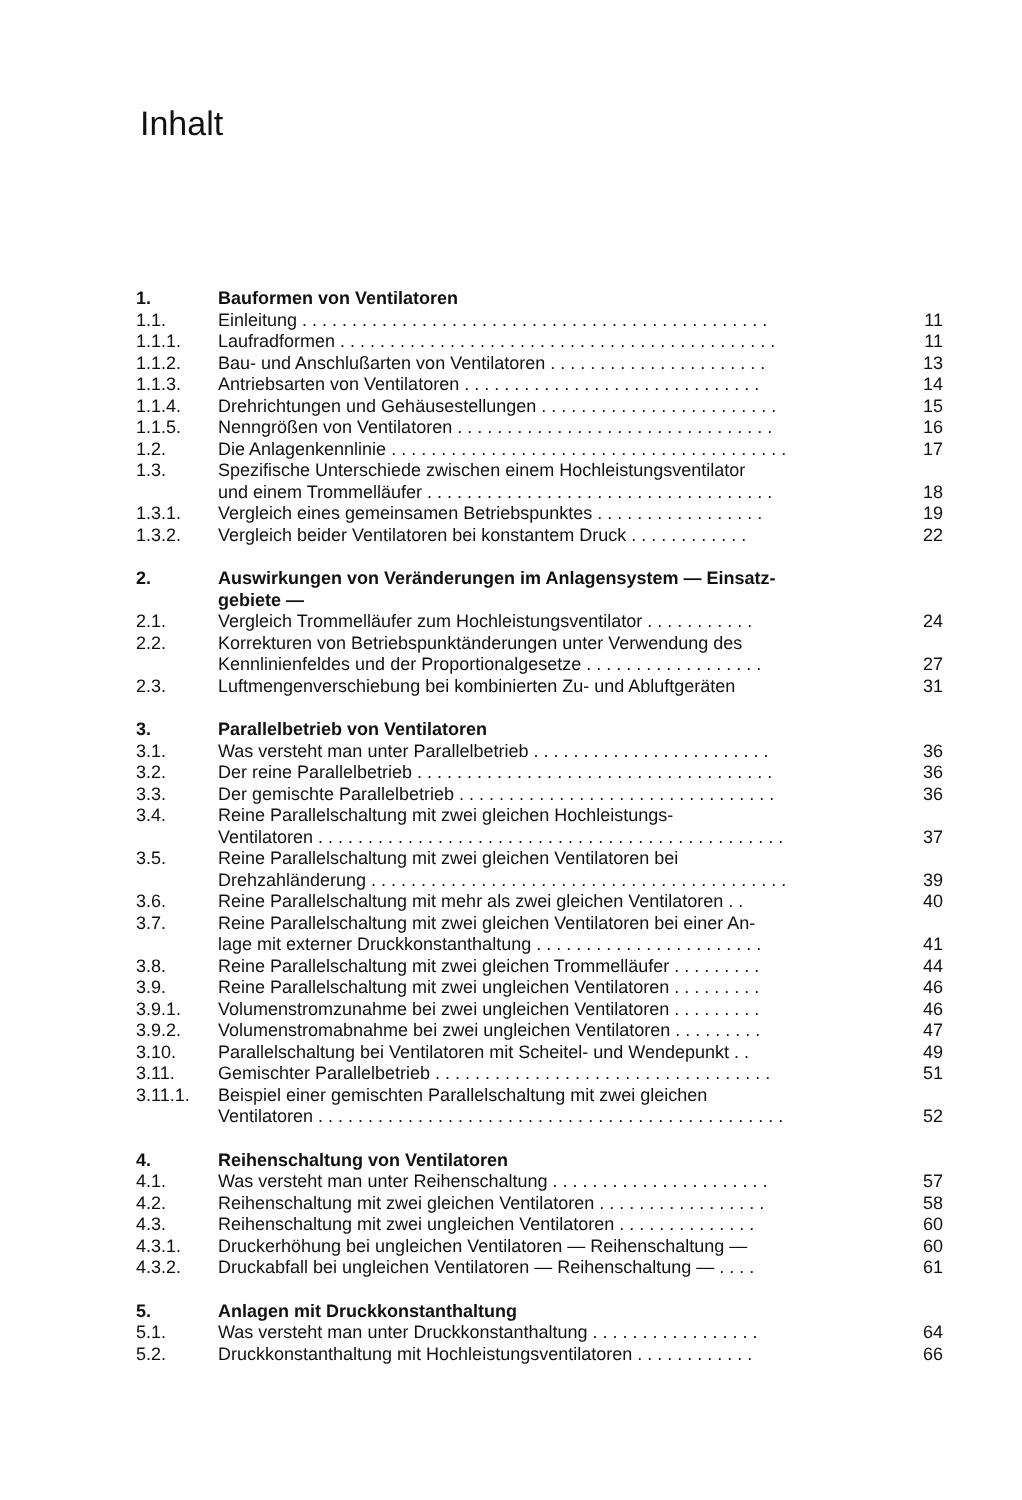Inhalt
| 1. | Bauformen von Ventilatoren | |
| 1.1. | Einleitung . . . . . . . . . . . . . . . . . . . . . . . . . . . . . . . . . . . . . . . . . . . . . . . | 11 |
| 1.1.1. | Laufradformen . . . . . . . . . . . . . . . . . . . . . . . . . . . . . . . . . . . . . . . . . . . . | 11 |
| 1.1.2. | Bau- und Anschlußarten von Ventilatoren . . . . . . . . . . . . . . . . . . . . . . | 13 |
| 1.1.3. | Antriebsarten von Ventilatoren . . . . . . . . . . . . . . . . . . . . . . . . . . . . . . | 14 |
| 1.1.4. | Drehrichtungen und Gehäusestellungen . . . . . . . . . . . . . . . . . . . . . . . . | 15 |
| 1.1.5. | Nenngrößen von Ventilatoren . . . . . . . . . . . . . . . . . . . . . . . . . . . . . . . . | 16 |
| 1.2. | Die Anlagenkennlinie . . . . . . . . . . . . . . . . . . . . . . . . . . . . . . . . . . . . . . . . | 17 |
| 1.3. | Spezifische Unterschiede zwischen einem Hochleistungsventilator und einem Trommelläufer . . . . . . . . . . . . . . . . . . . . . . . . . . . . . . . . . . . | 18 |
| 1.3.1. | Vergleich eines gemeinsamen Betriebspunktes . . . . . . . . . . . . . . . . . | 19 |
| 1.3.2. | Vergleich beider Ventilatoren bei konstantem Druck . . . . . . . . . . . . | 22 |
| 2. | Auswirkungen von Veränderungen im Anlagensystem — Einsatz- gebiete — | |
| 2.1. | Vergleich Trommelläufer zum Hochleistungsventilator . . . . . . . . . . . | 24 |
| 2.2. | Korrekturen von Betriebspunktänderungen unter Verwendung des Kennlinienfeldes und der Proportionalgesetze . . . . . . . . . . . . . . . . . . | 27 |
| 2.3. | Luftmengenverschiebung bei kombinierten Zu- und Abluftgeräten | 31 |
| 3. | Parallelbetrieb von Ventilatoren | |
| 3.1. | Was versteht man unter Parallelbetrieb . . . . . . . . . . . . . . . . . . . . . . . . | 36 |
| 3.2. | Der reine Parallelbetrieb . . . . . . . . . . . . . . . . . . . . . . . . . . . . . . . . . . . . | 36 |
| 3.3. | Der gemischte Parallelbetrieb . . . . . . . . . . . . . . . . . . . . . . . . . . . . . . . . | 36 |
| 3.4. | Reine Parallelschaltung mit zwei gleichen Hochleistungs- Ventilatoren . . . . . . . . . . . . . . . . . . . . . . . . . . . . . . . . . . . . . . . . . . . . . . . | 37 |
| 3.5. | Reine Parallelschaltung mit zwei gleichen Ventilatoren bei Drehzahländerung . . . . . . . . . . . . . . . . . . . . . . . . . . . . . . . . . . . . . . . . . . | 39 |
| 3.6. | Reine Parallelschaltung mit mehr als zwei gleichen Ventilatoren . . | 40 |
| 3.7. | Reine Parallelschaltung mit zwei gleichen Ventilatoren bei einer An- lage mit externer Druckkonstanthaltung . . . . . . . . . . . . . . . . . . . . . . . | 41 |
| 3.8. | Reine Parallelschaltung mit zwei gleichen Trommelläufer . . . . . . . . . | 44 |
| 3.9. | Reine Parallelschaltung mit zwei ungleichen Ventilatoren . . . . . . . . . | 46 |
| 3.9.1. | Volumenstromzunahme bei zwei ungleichen Ventilatoren . . . . . . . . . | 46 |
| 3.9.2. | Volumenstromabnahme bei zwei ungleichen Ventilatoren . . . . . . . . . | 47 |
| 3.10. | Parallelschaltung bei Ventilatoren mit Scheitel- und Wendepunkt . . | 49 |
| 3.11. | Gemischter Parallelbetrieb . . . . . . . . . . . . . . . . . . . . . . . . . . . . . . . . . . | 51 |
| 3.11.1. | Beispiel einer gemischten Parallelschaltung mit zwei gleichen Ventilatoren . . . . . . . . . . . . . . . . . . . . . . . . . . . . . . . . . . . . . . . . . . . . . . . | 52 |
| 4. | Reihenschaltung von Ventilatoren | |
| 4.1. | Was versteht man unter Reihenschaltung . . . . . . . . . . . . . . . . . . . . . . | 57 |
| 4.2. | Reihenschaltung mit zwei gleichen Ventilatoren . . . . . . . . . . . . . . . . . | 58 |
| 4.3. | Reihenschaltung mit zwei ungleichen Ventilatoren . . . . . . . . . . . . . . | 60 |
| 4.3.1. | Druckerhöhung bei ungleichen Ventilatoren — Reihenschaltung — | 60 |
| 4.3.2. | Druckabfall bei ungleichen Ventilatoren — Reihenschaltung — . . . . | 61 |
| 5. | Anlagen mit Druckkonstanthaltung | |
| 5.1. | Was versteht man unter Druckkonstanthaltung . . . . . . . . . . . . . . . . . | 64 |
| 5.2. | Druckkonstanthaltung mit Hochleistungsventilatoren . . . . . . . . . . . . | 66 |